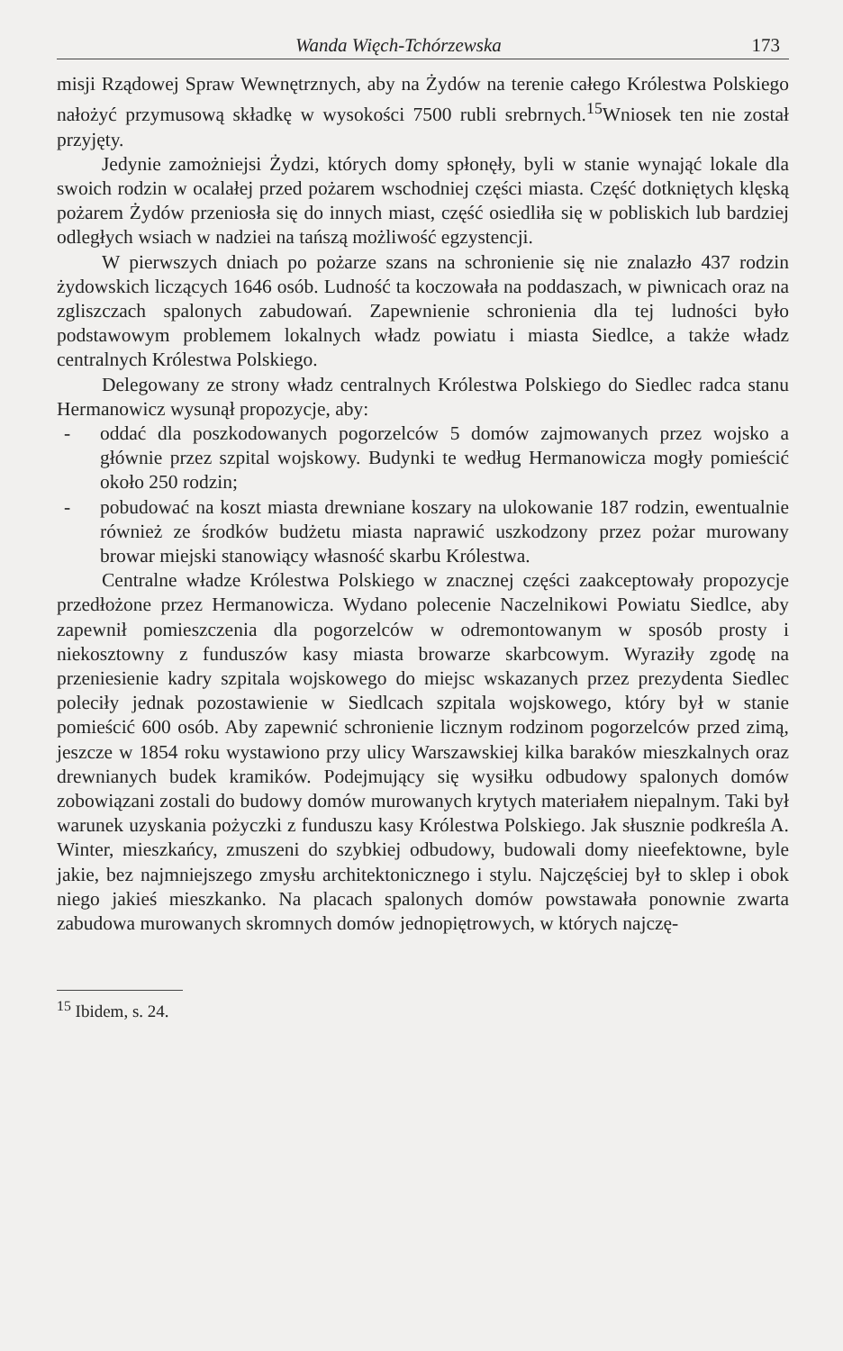Wanda Więch-Tchórzewska 173
misji Rządowej Spraw Wewnętrznych, aby na Żydów na terenie całego Królestwa Polskiego nałożyć przymusową składkę w wysokości 7500 rubli srebrnych.<sup>15</sup>Wniosek ten nie został przyjęty.
Jedynie zamożniejsi Żydzi, których domy spłonęły, byli w stanie wynająć lokale dla swoich rodzin w ocalałej przed pożarem wschodniej części miasta. Część dotkniętych klęską pożarem Żydów przeniosła się do innych miast, część osiedliła się w pobliskich lub bardziej odległych wsiach w nadziei na tańszą możliwość egzystencji.
W pierwszych dniach po pożarze szans na schronienie się nie znalazło 437 rodzin żydowskich liczących 1646 osób. Ludność ta koczowała na poddaszach, w piwnicach oraz na zgliszczach spalonych zabudowań. Zapewnienie schronienia dla tej ludności było podstawowym problemem lokalnych władz powiatu i miasta Siedlce, a także władz centralnych Królestwa Polskiego.
Delegowany ze strony władz centralnych Królestwa Polskiego do Siedlec radca stanu Hermanowicz wysunął propozycje, aby:
- oddać dla poszkodowanych pogorzelców 5 domów zajmowanych przez wojsko a głównie przez szpital wojskowy. Budynki te według Hermanowicza mogły pomieścić około 250 rodzin;
- pobudować na koszt miasta drewniane koszary na ulokowanie 187 rodzin, ewentualnie również ze środków budżetu miasta naprawić uszkodzony przez pożar murowany browar miejski stanowiący własność skarbu Królestwa.
Centralne władze Królestwa Polskiego w znacznej części zaakceptowały propozycje przedłożone przez Hermanowicza. Wydano polecenie Naczelnikowi Powiatu Siedlce, aby zapewnił pomieszczenia dla pogorzelców w odremontowanym w sposób prosty i niekosztowny z funduszów kasy miasta browarze skarbcowym. Wyraziły zgodę na przeniesienie kadry szpitala wojskowego do miejsc wskazanych przez prezydenta Siedlec poleciły jednak pozostawienie w Siedlcach szpitala wojskowego, który był w stanie pomieścić 600 osób. Aby zapewnić schronienie licznym rodzinom pogorzelców przed zimą, jeszcze w 1854 roku wystawiono przy ulicy Warszawskiej kilka baraków mieszkalnych oraz drewnianych budek kramików. Podejmujący się wysiłku odbudowy spalonych domów zobowiązani zostali do budowy domów murowanych krytych materiałem niepalnym. Taki był warunek uzyskania pożyczki z funduszu kasy Królestwa Polskiego. Jak słusznie podkreśla A. Winter, mieszkańcy, zmuszeni do szybkiej odbudowy, budowali domy nieefektowne, byle jakie, bez najmniejszego zmysłu architektonicznego i stylu. Najczęściej był to sklep i obok niego jakieś mieszkanko. Na placach spalonych domów powstawała ponownie zwarta zabudowa murowanych skromnych domów jednopiętrowych, w których najczę-
<sup>15</sup> Ibidem, s. 24.